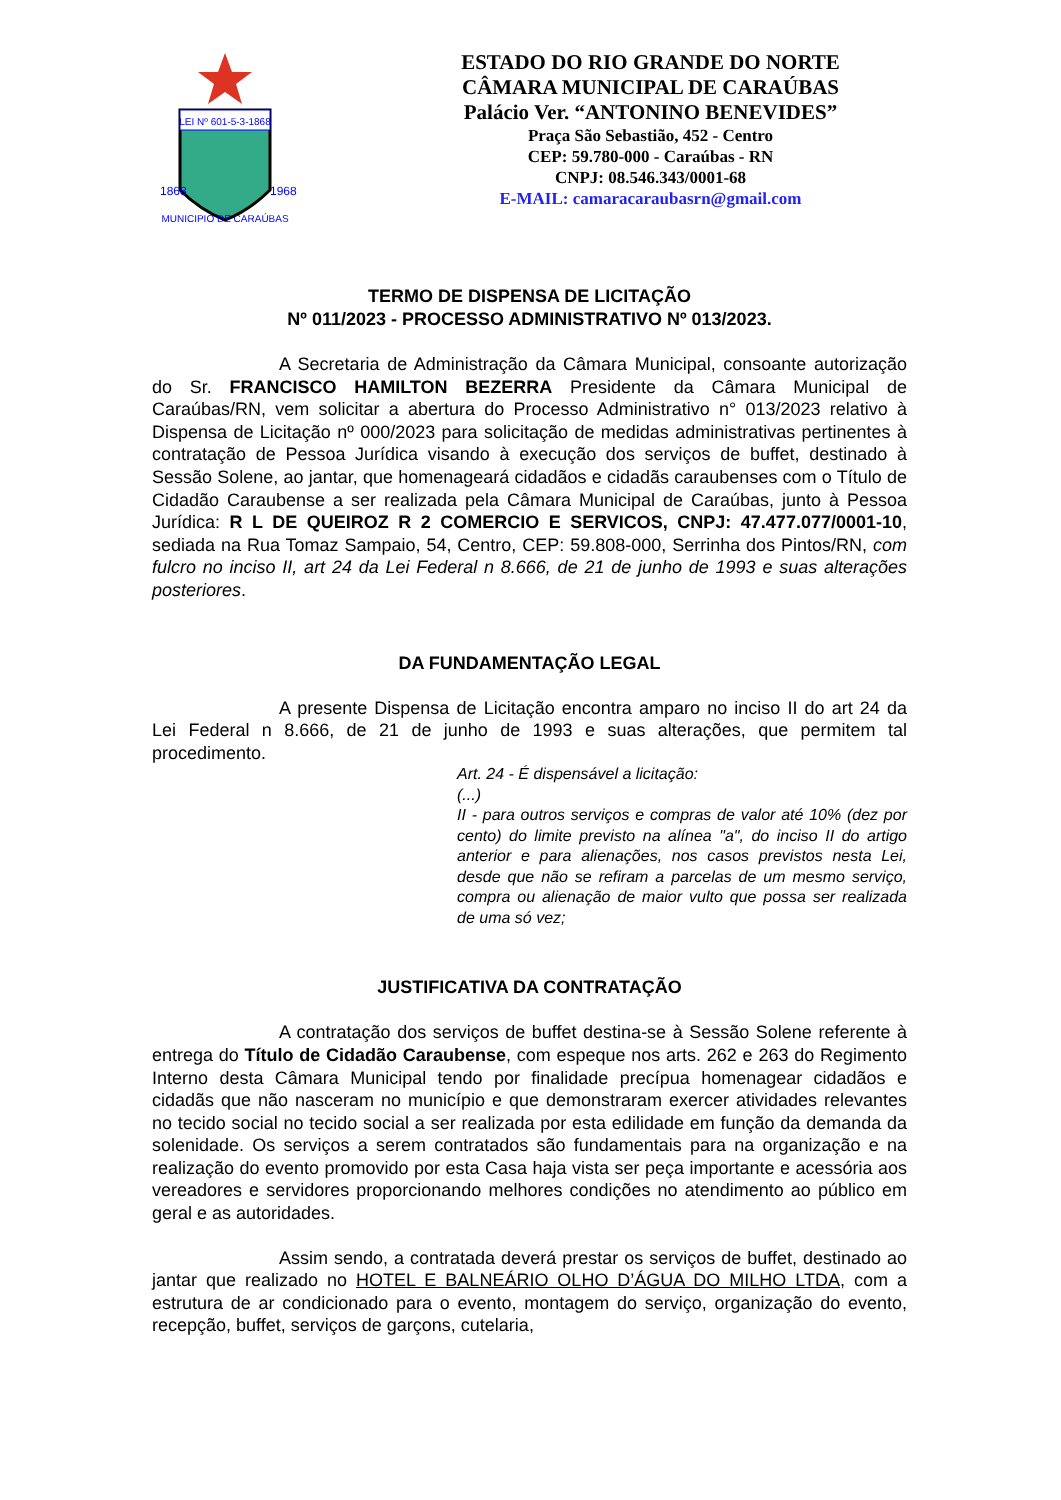LEI Nº 601-5-3-1868
1868
1968
MUNICIPIO DE CARAÚBAS
ESTADO DO RIO GRANDE DO NORTE
CÂMARA MUNICIPAL DE CARAÚBAS
Palácio Ver. “ANTONINO BENEVIDES”
Praça São Sebastião, 452 - Centro
CEP: 59.780-000 - Caraúbas - RN
CNPJ: 08.546.343/0001-68
E-MAIL: camaracaraubasrn@gmail.com
TERMO DE DISPENSA DE LICITAÇÃO
Nº 011/2023 - PROCESSO ADMINISTRATIVO Nº 013/2023.
A Secretaria de Administração da Câmara Municipal, consoante autorização do Sr. FRANCISCO HAMILTON BEZERRA Presidente da Câmara Municipal de Caraúbas/RN, vem solicitar a abertura do Processo Administrativo n° 013/2023 relativo à Dispensa de Licitação nº 000/2023 para solicitação de medidas administrativas pertinentes à contratação de Pessoa Jurídica visando à execução dos serviços de buffet, destinado à Sessão Solene, ao jantar, que homenageará cidadãos e cidadãs caraubenses com o Título de Cidadão Caraubense a ser realizada pela Câmara Municipal de Caraúbas, junto à Pessoa Jurídica: R L DE QUEIROZ R 2 COMERCIO E SERVICOS, CNPJ: 47.477.077/0001-10, sediada na Rua Tomaz Sampaio, 54, Centro, CEP: 59.808-000, Serrinha dos Pintos/RN, com fulcro no inciso II, art 24 da Lei Federal n 8.666, de 21 de junho de 1993 e suas alterações posteriores.
DA FUNDAMENTAÇÃO LEGAL
A presente Dispensa de Licitação encontra amparo no inciso II do art 24 da Lei Federal n 8.666, de 21 de junho de 1993 e suas alterações, que permitem tal procedimento.
Art. 24 - É dispensável a licitação:
(...)
II - para outros serviços e compras de valor até 10% (dez por cento) do limite previsto na alínea "a", do inciso II do artigo anterior e para alienações, nos casos previstos nesta Lei, desde que não se refiram a parcelas de um mesmo serviço, compra ou alienação de maior vulto que possa ser realizada de uma só vez;
JUSTIFICATIVA DA CONTRATAÇÃO
A contratação dos serviços de buffet destina-se à Sessão Solene referente à entrega do Título de Cidadão Caraubense, com espeque nos arts. 262 e 263 do Regimento Interno desta Câmara Municipal tendo por finalidade precípua homenagear cidadãos e cidadãs que não nasceram no município e que demonstraram exercer atividades relevantes no tecido social no tecido social a ser realizada por esta edilidade em função da demanda da solenidade. Os serviços a serem contratados são fundamentais para na organização e na realização do evento promovido por esta Casa haja vista ser peça importante e acessória aos vereadores e servidores proporcionando melhores condições no atendimento ao público em geral e as autoridades.
Assim sendo, a contratada deverá prestar os serviços de buffet, destinado ao jantar que realizado no HOTEL E BALNEÁRIO OLHO D’ÁGUA DO MILHO LTDA, com a estrutura de ar condicionado para o evento, montagem do serviço, organização do evento, recepção, buffet, serviços de garçons, cutelaria,